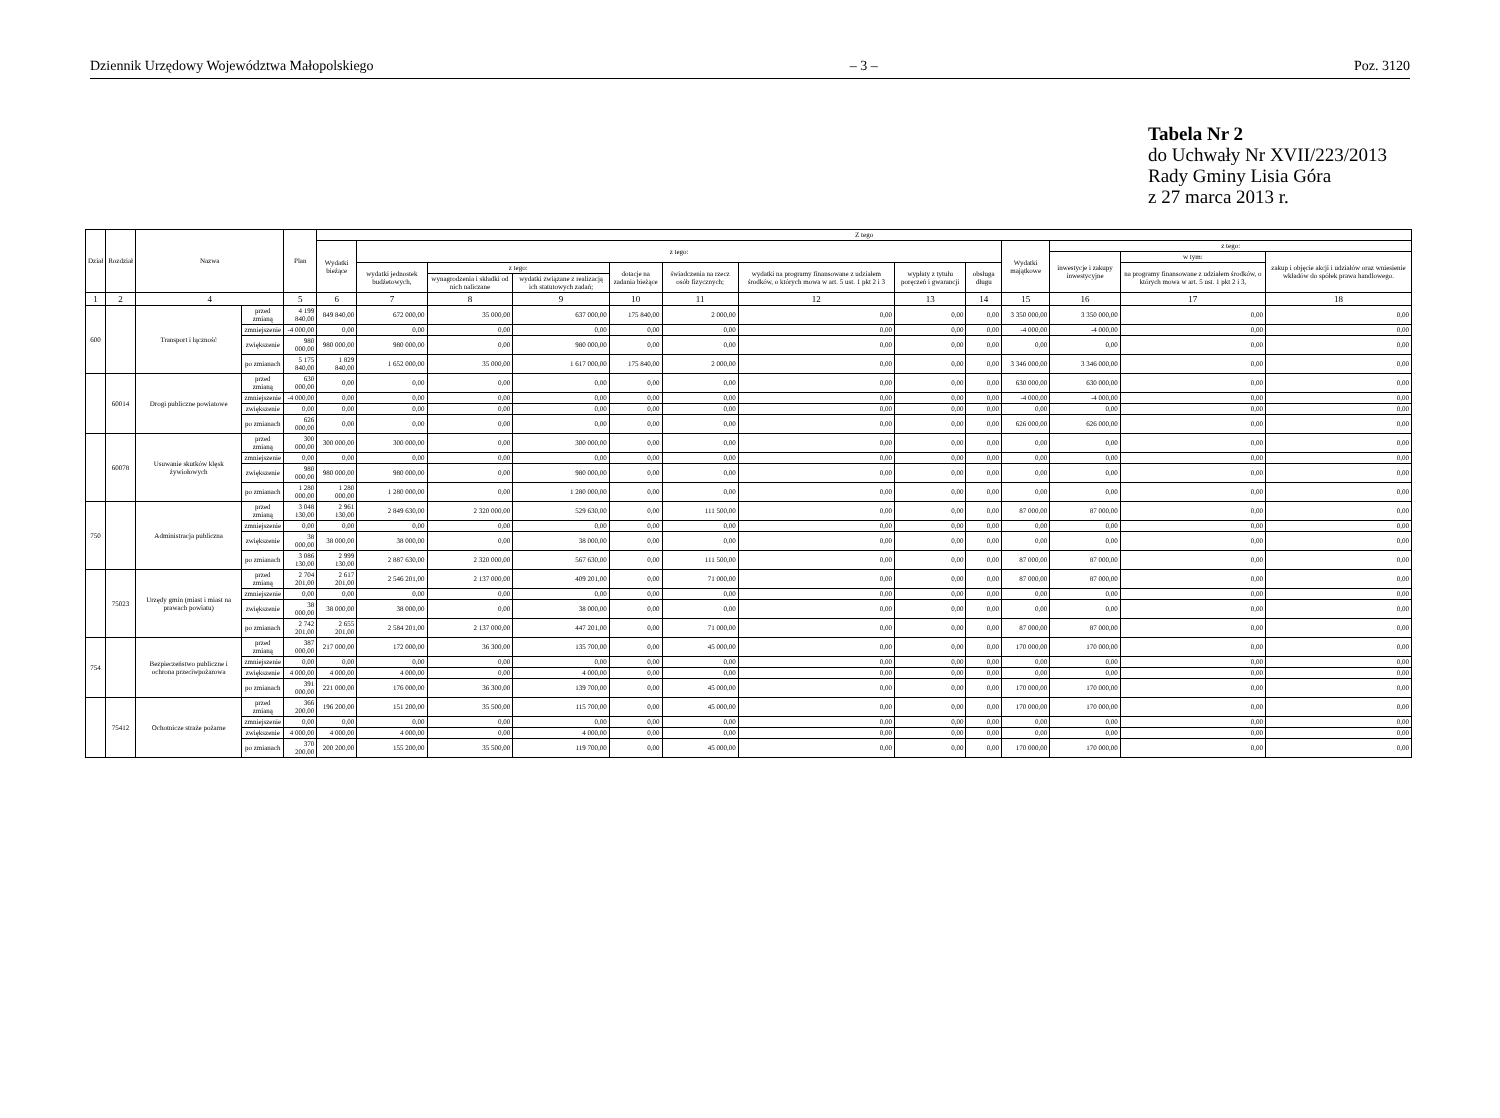Dziennik Urzędowy Województwa Małopolskiego – 3 – Poz. 3120
Tabela Nr 2
do Uchwały Nr XVII/223/2013
Rady Gminy Lisia Góra
z 27 marca 2013 r.
| Dział | Rozdział | Nazwa | | Plan | Z tego | | | | | | | | | | | | |
| --- | --- | --- | --- | --- | --- | --- | --- | --- | --- | --- | --- | --- | --- | --- | --- | --- | --- |
| | | | | | Wydatki bieżące | z tego: | | | | | | | | Wydatki majątkowe | z tego: | | |
| | | | | | | | | | | | | | | | inwestycje i zakupy inwestycyjne | w tym: | zakup i objęcie akcji i udziałów oraz wniesienie wkładów do spółek prawa handlowego. |
| | | | | | | wydatki jednostek budżetowych, | z tego: | | dotacje na zadania bieżące | świadczenia na rzecz osób fizycznych; | wydatki na programy finansowane z udziałem środków, o których mowa w art. 5 ust. 1 pkt 2 i 3 | wypłaty z tytułu poręczeń i gwarancji | obsługa długu | | | na programy finansowane z udziałem środków, o których mowa w art. 5 ust. 1 pkt 2 i 3, | |
| | | | | | | | wynagrodzenia i składki od nich naliczane | wydatki związane z realizacją ich statutowych zadań; | | | | | | | | | |
| 1 | 2 | 4 | | 5 | 6 | 7 | 8 | 9 | 10 | 11 | 12 | 13 | 14 | 15 | 16 | 17 | 18 |
| 600 | | Transport i łączność | przed zmianą | 4 199 840,00 | 849 840,00 | 672 000,00 | 35 000,00 | 637 000,00 | 175 840,00 | 2 000,00 | 0,00 | 0,00 | 0,00 | 3 350 000,00 | 3 350 000,00 | 0,00 | 0,00 |
| | | | zmniejszenie | -4 000,00 | 0,00 | 0,00 | 0,00 | 0,00 | 0,00 | 0,00 | 0,00 | 0,00 | 0,00 | -4 000,00 | -4 000,00 | 0,00 | 0,00 |
| | | | zwiększenie | 980 000,00 | 980 000,00 | 980 000,00 | 0,00 | 980 000,00 | 0,00 | 0,00 | 0,00 | 0,00 | 0,00 | 0,00 | 0,00 | 0,00 | 0,00 |
| | | | po zmianach | 5 175 840,00 | 1 829 840,00 | 1 652 000,00 | 35 000,00 | 1 617 000,00 | 175 840,00 | 2 000,00 | 0,00 | 0,00 | 0,00 | 3 346 000,00 | 3 346 000,00 | 0,00 | 0,00 |
| | 60014 | Drogi publiczne powiatowe | przed zmianą | 630 000,00 | 0,00 | 0,00 | 0,00 | 0,00 | 0,00 | 0,00 | 0,00 | 0,00 | 0,00 | 630 000,00 | 630 000,00 | 0,00 | 0,00 |
| | | | zmniejszenie | -4 000,00 | 0,00 | 0,00 | 0,00 | 0,00 | 0,00 | 0,00 | 0,00 | 0,00 | 0,00 | -4 000,00 | -4 000,00 | 0,00 | 0,00 |
| | | | zwiększenie | 0,00 | 0,00 | 0,00 | 0,00 | 0,00 | 0,00 | 0,00 | 0,00 | 0,00 | 0,00 | 0,00 | 0,00 | 0,00 | 0,00 |
| | | | po zmianach | 626 000,00 | 0,00 | 0,00 | 0,00 | 0,00 | 0,00 | 0,00 | 0,00 | 0,00 | 0,00 | 626 000,00 | 626 000,00 | 0,00 | 0,00 |
| | 60078 | Usuwanie skutków klęsk żywiołowych | przed zmianą | 300 000,00 | 300 000,00 | 300 000,00 | 0,00 | 300 000,00 | 0,00 | 0,00 | 0,00 | 0,00 | 0,00 | 0,00 | 0,00 | 0,00 | 0,00 |
| | | | zmniejszenie | 0,00 | 0,00 | 0,00 | 0,00 | 0,00 | 0,00 | 0,00 | 0,00 | 0,00 | 0,00 | 0,00 | 0,00 | 0,00 | 0,00 |
| | | | zwiększenie | 980 000,00 | 980 000,00 | 980 000,00 | 0,00 | 980 000,00 | 0,00 | 0,00 | 0,00 | 0,00 | 0,00 | 0,00 | 0,00 | 0,00 | 0,00 |
| | | | po zmianach | 1 280 000,00 | 1 280 000,00 | 1 280 000,00 | 0,00 | 1 280 000,00 | 0,00 | 0,00 | 0,00 | 0,00 | 0,00 | 0,00 | 0,00 | 0,00 | 0,00 |
| 750 | | Administracja publiczna | przed zmianą | 3 048 130,00 | 2 961 130,00 | 2 849 630,00 | 2 320 000,00 | 529 630,00 | 0,00 | 111 500,00 | 0,00 | 0,00 | 0,00 | 87 000,00 | 87 000,00 | 0,00 | 0,00 |
| | | | zmniejszenie | 0,00 | 0,00 | 0,00 | 0,00 | 0,00 | 0,00 | 0,00 | 0,00 | 0,00 | 0,00 | 0,00 | 0,00 | 0,00 | 0,00 |
| | | | zwiększenie | 38 000,00 | 38 000,00 | 38 000,00 | 0,00 | 38 000,00 | 0,00 | 0,00 | 0,00 | 0,00 | 0,00 | 0,00 | 0,00 | 0,00 | 0,00 |
| | | | po zmianach | 3 086 130,00 | 2 999 130,00 | 2 887 630,00 | 2 320 000,00 | 567 630,00 | 0,00 | 111 500,00 | 0,00 | 0,00 | 0,00 | 87 000,00 | 87 000,00 | 0,00 | 0,00 |
| | 75023 | Urzędy gmin (miast i miast na prawach powiatu) | przed zmianą | 2 704 201,00 | 2 617 201,00 | 2 546 201,00 | 2 137 000,00 | 409 201,00 | 0,00 | 71 000,00 | 0,00 | 0,00 | 0,00 | 87 000,00 | 87 000,00 | 0,00 | 0,00 |
| | | | zmniejszenie | 0,00 | 0,00 | 0,00 | 0,00 | 0,00 | 0,00 | 0,00 | 0,00 | 0,00 | 0,00 | 0,00 | 0,00 | 0,00 | 0,00 |
| | | | zwiększenie | 38 000,00 | 38 000,00 | 38 000,00 | 0,00 | 38 000,00 | 0,00 | 0,00 | 0,00 | 0,00 | 0,00 | 0,00 | 0,00 | 0,00 | 0,00 |
| | | | po zmianach | 2 742 201,00 | 2 655 201,00 | 2 584 201,00 | 2 137 000,00 | 447 201,00 | 0,00 | 71 000,00 | 0,00 | 0,00 | 0,00 | 87 000,00 | 87 000,00 | 0,00 | 0,00 |
| 754 | | Bezpieczeństwo publiczne i ochrona przeciwpożarowa | przed zmianą | 387 000,00 | 217 000,00 | 172 000,00 | 36 300,00 | 135 700,00 | 0,00 | 45 000,00 | 0,00 | 0,00 | 0,00 | 170 000,00 | 170 000,00 | 0,00 | 0,00 |
| | | | zmniejszenie | 0,00 | 0,00 | 0,00 | 0,00 | 0,00 | 0,00 | 0,00 | 0,00 | 0,00 | 0,00 | 0,00 | 0,00 | 0,00 | 0,00 |
| | | | zwiększenie | 4 000,00 | 4 000,00 | 4 000,00 | 0,00 | 4 000,00 | 0,00 | 0,00 | 0,00 | 0,00 | 0,00 | 0,00 | 0,00 | 0,00 | 0,00 |
| | | | po zmianach | 391 000,00 | 221 000,00 | 176 000,00 | 36 300,00 | 139 700,00 | 0,00 | 45 000,00 | 0,00 | 0,00 | 0,00 | 170 000,00 | 170 000,00 | 0,00 | 0,00 |
| | 75412 | Ochotnicze straże pożarne | przed zmianą | 366 200,00 | 196 200,00 | 151 200,00 | 35 500,00 | 115 700,00 | 0,00 | 45 000,00 | 0,00 | 0,00 | 0,00 | 170 000,00 | 170 000,00 | 0,00 | 0,00 |
| | | | zmniejszenie | 0,00 | 0,00 | 0,00 | 0,00 | 0,00 | 0,00 | 0,00 | 0,00 | 0,00 | 0,00 | 0,00 | 0,00 | 0,00 | 0,00 |
| | | | zwiększenie | 4 000,00 | 4 000,00 | 4 000,00 | 0,00 | 4 000,00 | 0,00 | 0,00 | 0,00 | 0,00 | 0,00 | 0,00 | 0,00 | 0,00 | 0,00 |
| | | | po zmianach | 370 200,00 | 200 200,00 | 155 200,00 | 35 500,00 | 119 700,00 | 0,00 | 45 000,00 | 0,00 | 0,00 | 0,00 | 170 000,00 | 170 000,00 | 0,00 | 0,00 |